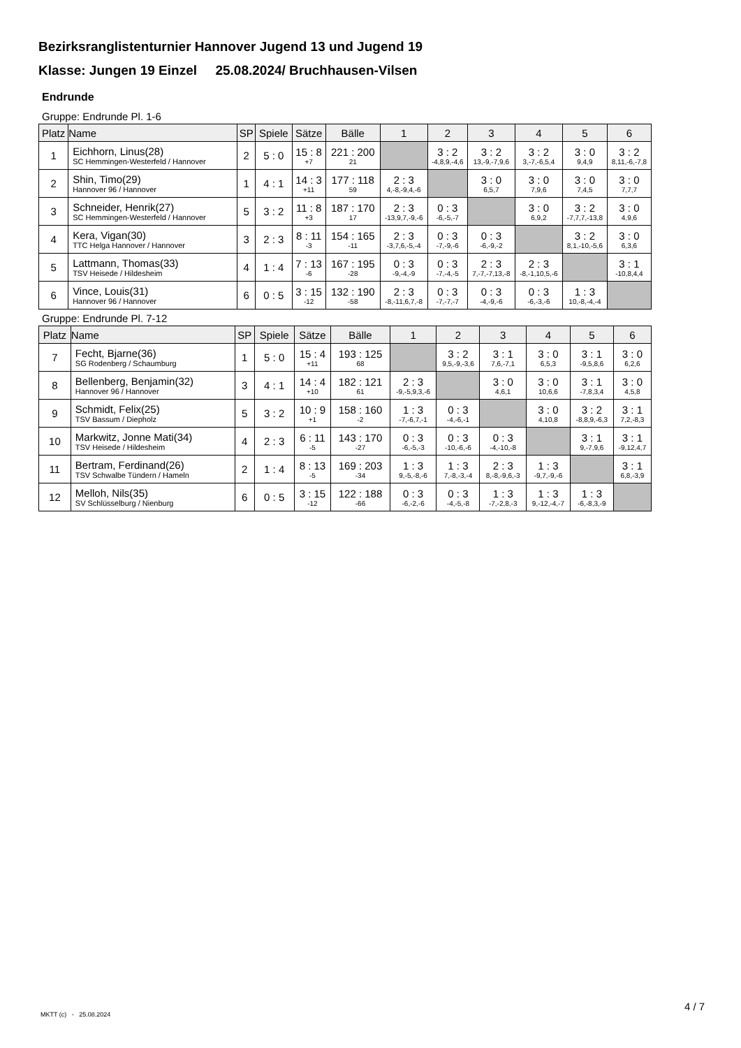Bezirksranglistenturnier Hannover Jugend 13 und Jugend 19
Klasse: Jungen 19 Einzel 25.08.2024/ Bruchhausen-Vilsen
Endrunde
Gruppe: Endrunde Pl. 1-6
| Platz | Name | SP | Spiele | Sätze | Bälle | 1 | 2 | 3 | 4 | 5 | 6 |
| --- | --- | --- | --- | --- | --- | --- | --- | --- | --- | --- | --- |
| 1 | Eichhorn, Linus(28) SC Hemmingen-Westerfeld / Hannover | 2 | 5 : 0 | 15 : 8 +7 | 221 : 200 21 | | 3 : 2 -4,8,9,-4,6 | 3 : 2 13,-9,-7,9,6 | 3 : 2 3,-7,-6,5,4 | 3 : 0 9,4,9 | 3 : 2 8,11,-6,-7,8 |
| 2 | Shin, Timo(29) Hannover 96 / Hannover | 1 | 4 : 1 | 14 : 3 +11 | 177 : 118 59 | 2 : 3 4,-8,-9,4,-6 | | 3 : 0 6,5,7 | 3 : 0 7,9,6 | 3 : 0 7,4,5 | 3 : 0 7,7,7 |
| 3 | Schneider, Henrik(27) SC Hemmingen-Westerfeld / Hannover | 5 | 3 : 2 | 11 : 8 +3 | 187 : 170 17 | 2 : 3 -13,9,7,-9,-6 | 0 : 3 -6,-5,-7 | | 3 : 0 6,9,2 | 3 : 2 -7,7,7,-13,8 | 3 : 0 4,9,6 |
| 4 | Kera, Vigan(30) TTC Helga Hannover / Hannover | 3 | 2 : 3 | 8 : 11 -3 | 154 : 165 -11 | 2 : 3 -3,7,6,-5,-4 | 0 : 3 -7,-9,-6 | 0 : 3 -6,-9,-2 | | 3 : 2 8,1,-10,-5,6 | 3 : 0 6,3,6 |
| 5 | Lattmann, Thomas(33) TSV Heisede / Hildesheim | 4 | 1 : 4 | 7 : 13 -6 | 167 : 195 -28 | 0 : 3 -9,-4,-9 | 0 : 3 -7,-4,-5 | 2 : 3 7,-7,-7,13,-8 | 2 : 3 -8,-1,10,5,-6 | | 3 : 1 -10,8,4,4 |
| 6 | Vince, Louis(31) Hannover 96 / Hannover | 6 | 0 : 5 | 3 : 15 -12 | 132 : 190 -58 | 2 : 3 -8,-11,6,7,-8 | 0 : 3 -7,-7,-7 | 0 : 3 -4,-9,-6 | 0 : 3 -6,-3,-6 | 1 : 3 10,-8,-4,-4 | |
Gruppe: Endrunde Pl. 7-12
| Platz | Name | SP | Spiele | Sätze | Bälle | 1 | 2 | 3 | 4 | 5 | 6 |
| --- | --- | --- | --- | --- | --- | --- | --- | --- | --- | --- | --- |
| 7 | Fecht, Bjarne(36) SG Rodenberg / Schaumburg | 1 | 5 : 0 | 15 : 4 +11 | 193 : 125 68 | | 3 : 2 9,5,-9,-3,6 | 3 : 1 7,6,-7,1 | 3 : 0 6,5,3 | 3 : 1 -9,5,8,6 | 3 : 0 6,2,6 |
| 8 | Bellenberg, Benjamin(32) Hannover 96 / Hannover | 3 | 4 : 1 | 14 : 4 +10 | 182 : 121 61 | 2 : 3 -9,-5,9,3,-6 | | 3 : 0 4,6,1 | 3 : 0 10,6,6 | 3 : 1 -7,8,3,4 | 3 : 0 4,5,8 |
| 9 | Schmidt, Felix(25) TSV Bassum / Diepholz | 5 | 3 : 2 | 10 : 9 +1 | 158 : 160 -2 | 1 : 3 -7,-6,7,-1 | 0 : 3 -4,-6,-1 | | 3 : 0 4,10,8 | 3 : 2 -8,8,9,-6,3 | 3 : 1 7,2,-8,3 |
| 10 | Markwitz, Jonne Mati(34) TSV Heisede / Hildesheim | 4 | 2 : 3 | 6 : 11 -5 | 143 : 170 -27 | 0 : 3 -6,-5,-3 | 0 : 3 -10,-6,-6 | 0 : 3 -4,-10,-8 | | 3 : 1 9,-7,9,6 | 3 : 1 -9,12,4,7 |
| 11 | Bertram, Ferdinand(26) TSV Schwalbe Tündern / Hameln | 2 | 1 : 4 | 8 : 13 -5 | 169 : 203 -34 | 1 : 3 9,-5,-8,-6 | 1 : 3 7,-8,-3,-4 | 2 : 3 8,-8,-9,6,-3 | 1 : 3 -9,7,-9,-6 | | 3 : 1 6,8,-3,9 |
| 12 | Melloh, Nils(35) SV Schlüsselburg / Nienburg | 6 | 0 : 5 | 3 : 15 -12 | 122 : 188 -66 | 0 : 3 -6,-2,-6 | 0 : 3 -4,-5,-8 | 1 : 3 -7,-2,8,-3 | 1 : 3 9,-12,-4,-7 | 1 : 3 -6,-8,3,-9 | |
MKTT (c) - 25.08.2024
4 / 7